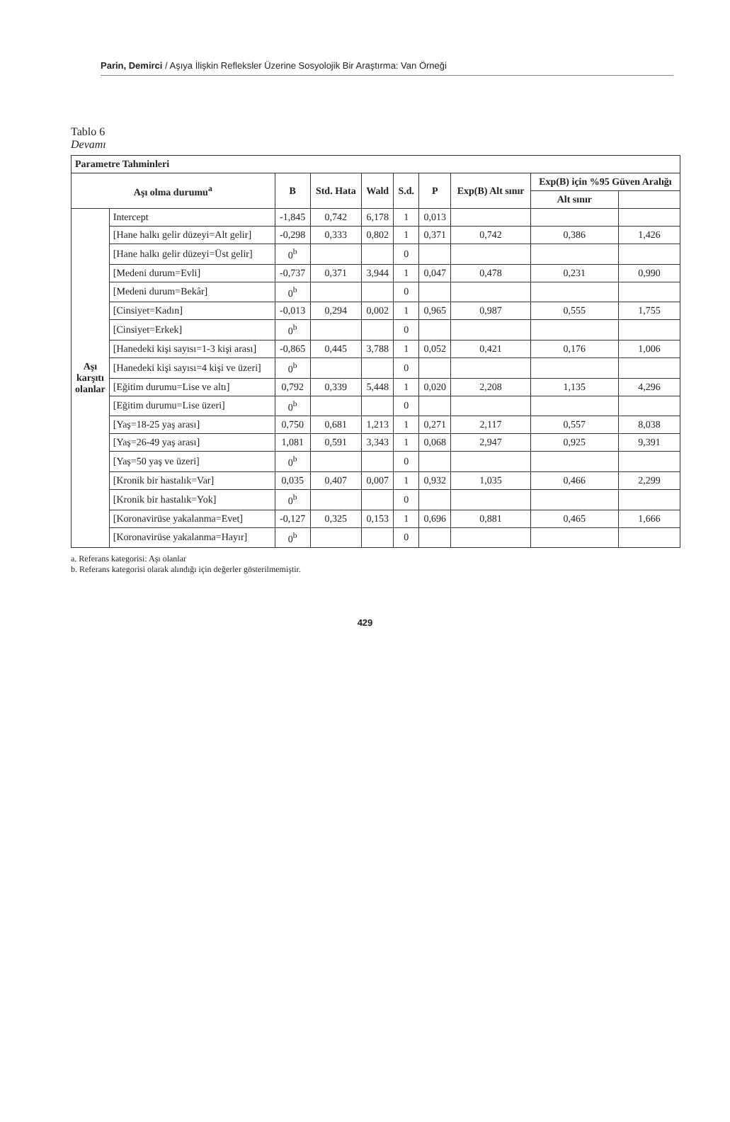Parin, Demirci / Aşıya İlişkin Refleksler Üzerine Sosyolojik Bir Araştırma: Van Örneği
Tablo 6
Devamı
| Parametre Tahminleri | | | | | | | | | |
| --- | --- | --- | --- | --- | --- | --- | --- | --- | --- |
| Aşı olma durumu<sup>a</sup> | | B | Std. Hata | Wald | S.d. | P | Exp(B) Alt sınır | Exp(B) için %95 Güven Aralığı | |
| | | | | | | | | Alt sınır | |
| Aşı karşıtı olanlar | Intercept | -1,845 | 0,742 | 6,178 | 1 | 0,013 | | | |
| | [Hane halkı gelir düzeyi=Alt gelir] | -0,298 | 0,333 | 0,802 | 1 | 0,371 | 0,742 | 0,386 | 1,426 |
| | [Hane halkı gelir düzeyi=Üst gelir] | 0<sup>b</sup> | | | 0 | | | | |
| | [Medeni durum=Evli] | -0,737 | 0,371 | 3,944 | 1 | 0,047 | 0,478 | 0,231 | 0,990 |
| | [Medeni durum=Bekâr] | 0<sup>b</sup> | | | 0 | | | | |
| | [Cinsiyet=Kadın] | -0,013 | 0,294 | 0,002 | 1 | 0,965 | 0,987 | 0,555 | 1,755 |
| | [Cinsiyet=Erkek] | 0<sup>b</sup> | | | 0 | | | | |
| | [Hanedeki kişi sayısı=1-3 kişi arası] | -0,865 | 0,445 | 3,788 | 1 | 0,052 | 0,421 | 0,176 | 1,006 |
| | [Hanedeki kişi sayısı=4 kişi ve üzeri] | 0<sup>b</sup> | | | 0 | | | | |
| | [Eğitim durumu=Lise ve altı] | 0,792 | 0,339 | 5,448 | 1 | 0,020 | 2,208 | 1,135 | 4,296 |
| | [Eğitim durumu=Lise üzeri] | 0<sup>b</sup> | | | 0 | | | | |
| | [Yaş=18-25 yaş arası] | 0,750 | 0,681 | 1,213 | 1 | 0,271 | 2,117 | 0,557 | 8,038 |
| | [Yaş=26-49 yaş arası] | 1,081 | 0,591 | 3,343 | 1 | 0,068 | 2,947 | 0,925 | 9,391 |
| | [Yaş=50 yaş ve üzeri] | 0<sup>b</sup> | | | 0 | | | | |
| | [Kronik bir hastalık=Var] | 0,035 | 0,407 | 0,007 | 1 | 0,932 | 1,035 | 0,466 | 2,299 |
| | [Kronik bir hastalık=Yok] | 0<sup>b</sup> | | | 0 | | | | |
| | [Koronavirüse yakalanma=Evet] | -0,127 | 0,325 | 0,153 | 1 | 0,696 | 0,881 | 0,465 | 1,666 |
| | [Koronavirüse yakalanma=Hayır] | 0<sup>b</sup> | | | 0 | | | | |
a. Referans kategorisi: Aşı olanlar
b. Referans kategorisi olarak alındığı için değerler gösterilmemiştir.
429